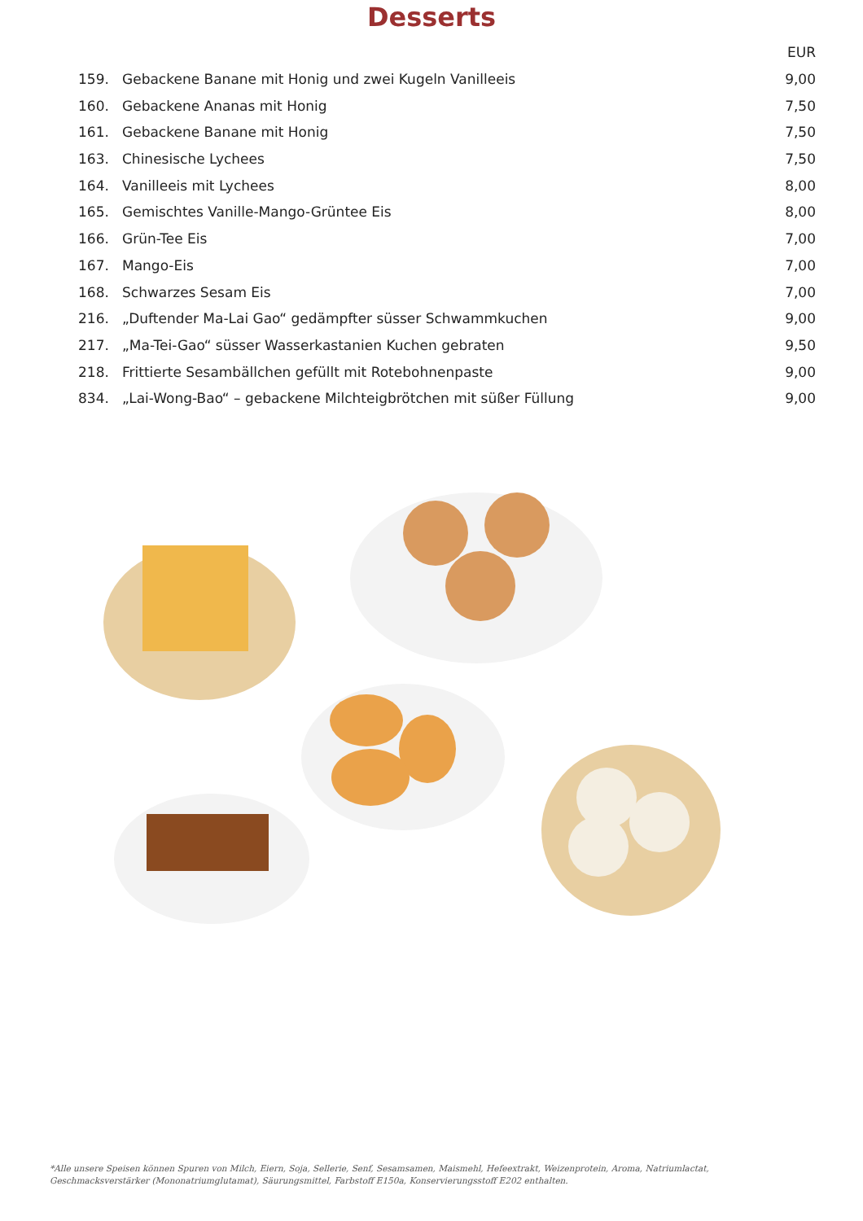Desserts
| | | EUR |
| --- | --- | --- |
| 159. | Gebackene Banane mit Honig und zwei Kugeln Vanilleeis | 9,00 |
| 160. | Gebackene Ananas mit Honig | 7,50 |
| 161. | Gebackene Banane mit Honig | 7,50 |
| 163. | Chinesische Lychees | 7,50 |
| 164. | Vanilleeis mit Lychees | 8,00 |
| 165. | Gemischtes Vanille-Mango-Grüntee Eis | 8,00 |
| 166. | Grün-Tee Eis | 7,00 |
| 167. | Mango-Eis | 7,00 |
| 168. | Schwarzes Sesam Eis | 7,00 |
| 216. | „Duftender Ma-Lai Gao“ gedämpfter süsser Schwammkuchen | 9,00 |
| 217. | „Ma-Tei-Gao“ süsser Wasserkastanien Kuchen gebraten | 9,50 |
| 218. | Frittierte Sesambällchen gefüllt mit Rotebohnenpaste | 9,00 |
| 834. | „Lai-Wong-Bao“ – gebackene Milchteigbrötchen mit süßer Füllung | 9,00 |
*Alle unsere Speisen können Spuren von Milch, Eiern, Soja, Sellerie, Senf, Sesamsamen, Maismehl, Hefeextrakt, Weizenprotein, Aroma, Natriumlactat, Geschmacksverstärker (Mononatriumglutamat), Säurungsmittel, Farbstoff E150a, Konservierungsstoff E202 enthalten.